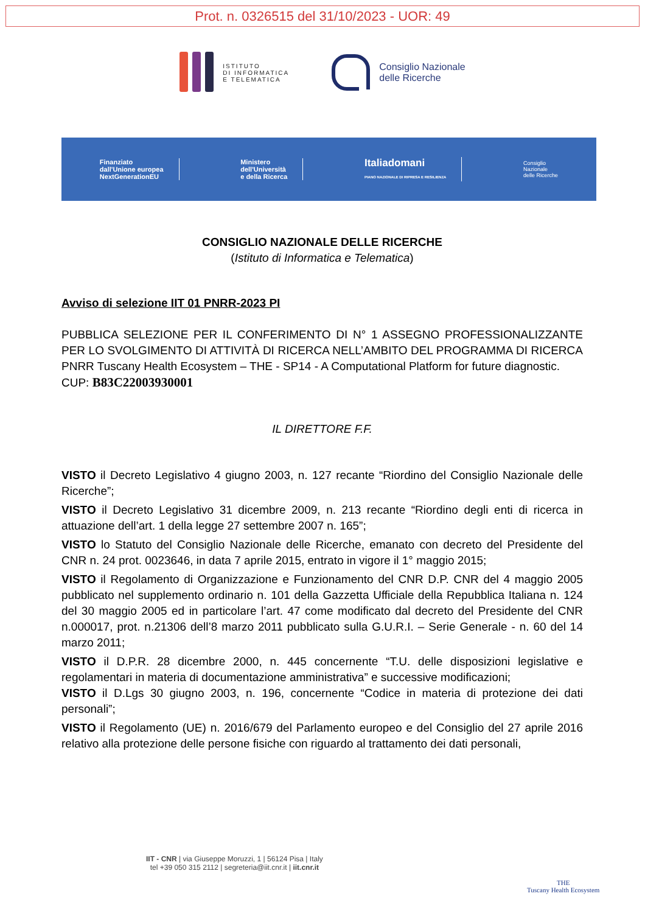Prot. n. 0326515 del 31/10/2023 - UOR: 49
ISTITUTO
DI INFORMATICA
E TELEMATICA
Consiglio Nazionale
delle Ricerche
Finanziato
dall'Unione europea
NextGenerationEU
Ministero
dell'Università
e della Ricerca
Italiadomani
PIANO NAZIONALE DI RIPRESA E RESILIENZA
Consiglio
Nazionale
delle Ricerche
CONSIGLIO NAZIONALE DELLE RICERCHE
(Istituto di Informatica e Telematica)
Avviso di selezione IIT 01 PNRR-2023 PI
PUBBLICA SELEZIONE PER IL CONFERIMENTO DI N° 1 ASSEGNO PROFESSIONALIZZANTE PER LO SVOLGIMENTO DI ATTIVITÀ DI RICERCA NELL’AMBITO DEL PROGRAMMA DI RICERCA PNRR Tuscany Health Ecosystem – THE - SP14 - A Computational Platform for future diagnostic.
CUP: B83C22003930001
IL DIRETTORE F.F.
VISTO il Decreto Legislativo 4 giugno 2003, n. 127 recante “Riordino del Consiglio Nazionale delle Ricerche”;
VISTO il Decreto Legislativo 31 dicembre 2009, n. 213 recante “Riordino degli enti di ricerca in attuazione dell’art. 1 della legge 27 settembre 2007 n. 165”;
VISTO lo Statuto del Consiglio Nazionale delle Ricerche, emanato con decreto del Presidente del CNR n. 24 prot. 0023646, in data 7 aprile 2015, entrato in vigore il 1° maggio 2015;
VISTO il Regolamento di Organizzazione e Funzionamento del CNR D.P. CNR del 4 maggio 2005 pubblicato nel supplemento ordinario n. 101 della Gazzetta Ufficiale della Repubblica Italiana n. 124 del 30 maggio 2005 ed in particolare l’art. 47 come modificato dal decreto del Presidente del CNR n.000017, prot. n.21306 dell’8 marzo 2011 pubblicato sulla G.U.R.I. – Serie Generale - n. 60 del 14 marzo 2011;
VISTO il D.P.R. 28 dicembre 2000, n. 445 concernente “T.U. delle disposizioni legislative e regolamentari in materia di documentazione amministrativa” e successive modificazioni;
VISTO il D.Lgs 30 giugno 2003, n. 196, concernente “Codice in materia di protezione dei dati personali”;
VISTO il Regolamento (UE) n. 2016/679 del Parlamento europeo e del Consiglio del 27 aprile 2016 relativo alla protezione delle persone fisiche con riguardo al trattamento dei dati personali,
IIT - CNR | via Giuseppe Moruzzi, 1 | 56124 Pisa | Italy
tel +39 050 315 2112 | segreteria@iit.cnr.it | iit.cnr.it
THE
Tuscany Health Ecosystem